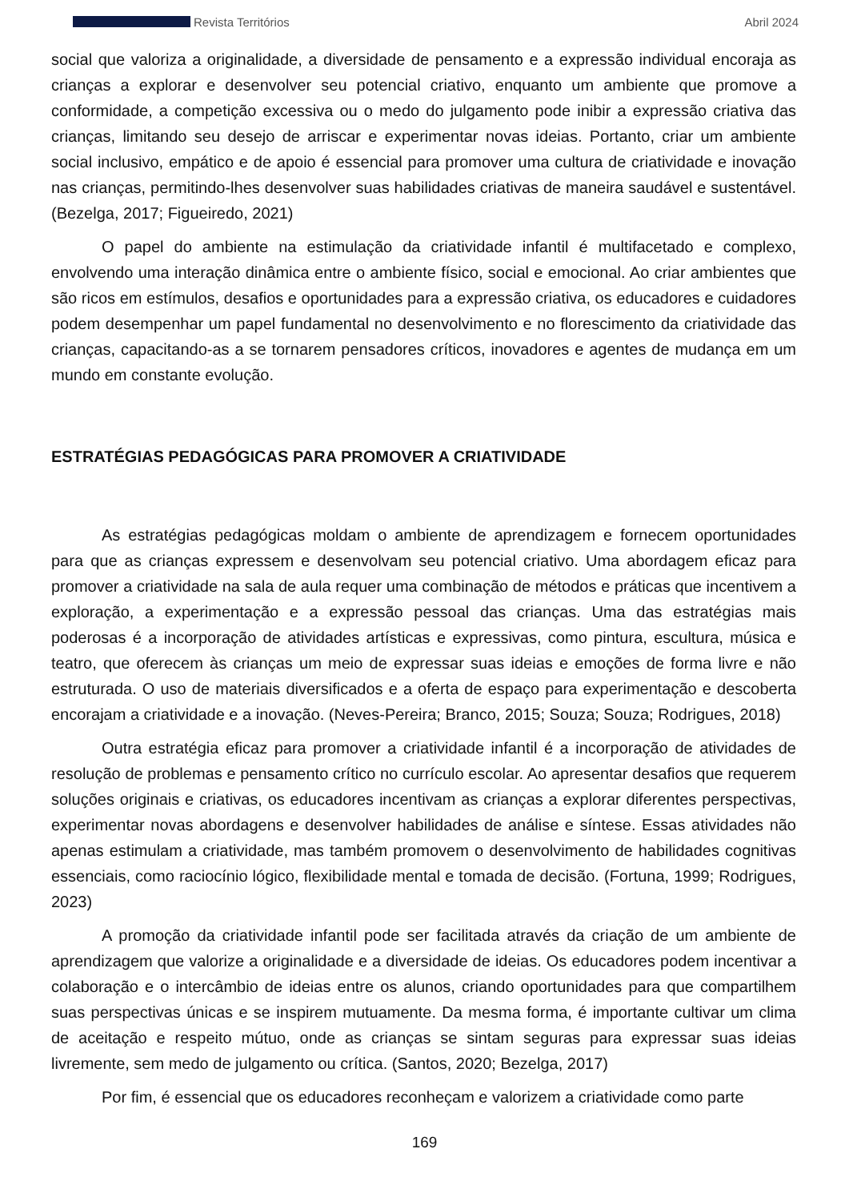Revista Territórios Abril 2024
social que valoriza a originalidade, a diversidade de pensamento e a expressão individual encoraja as crianças a explorar e desenvolver seu potencial criativo, enquanto um ambiente que promove a conformidade, a competição excessiva ou o medo do julgamento pode inibir a expressão criativa das crianças, limitando seu desejo de arriscar e experimentar novas ideias. Portanto, criar um ambiente social inclusivo, empático e de apoio é essencial para promover uma cultura de criatividade e inovação nas crianças, permitindo-lhes desenvolver suas habilidades criativas de maneira saudável e sustentável. (Bezelga, 2017; Figueiredo, 2021)
O papel do ambiente na estimulação da criatividade infantil é multifacetado e complexo, envolvendo uma interação dinâmica entre o ambiente físico, social e emocional. Ao criar ambientes que são ricos em estímulos, desafios e oportunidades para a expressão criativa, os educadores e cuidadores podem desempenhar um papel fundamental no desenvolvimento e no florescimento da criatividade das crianças, capacitando-as a se tornarem pensadores críticos, inovadores e agentes de mudança em um mundo em constante evolução.
ESTRATÉGIAS PEDAGÓGICAS PARA PROMOVER A CRIATIVIDADE
As estratégias pedagógicas moldam o ambiente de aprendizagem e fornecem oportunidades para que as crianças expressem e desenvolvam seu potencial criativo. Uma abordagem eficaz para promover a criatividade na sala de aula requer uma combinação de métodos e práticas que incentivem a exploração, a experimentação e a expressão pessoal das crianças. Uma das estratégias mais poderosas é a incorporação de atividades artísticas e expressivas, como pintura, escultura, música e teatro, que oferecem às crianças um meio de expressar suas ideias e emoções de forma livre e não estruturada. O uso de materiais diversificados e a oferta de espaço para experimentação e descoberta encorajam a criatividade e a inovação. (Neves-Pereira; Branco, 2015; Souza; Souza; Rodrigues, 2018)
Outra estratégia eficaz para promover a criatividade infantil é a incorporação de atividades de resolução de problemas e pensamento crítico no currículo escolar. Ao apresentar desafios que requerem soluções originais e criativas, os educadores incentivam as crianças a explorar diferentes perspectivas, experimentar novas abordagens e desenvolver habilidades de análise e síntese. Essas atividades não apenas estimulam a criatividade, mas também promovem o desenvolvimento de habilidades cognitivas essenciais, como raciocínio lógico, flexibilidade mental e tomada de decisão. (Fortuna, 1999; Rodrigues, 2023)
A promoção da criatividade infantil pode ser facilitada através da criação de um ambiente de aprendizagem que valorize a originalidade e a diversidade de ideias. Os educadores podem incentivar a colaboração e o intercâmbio de ideias entre os alunos, criando oportunidades para que compartilhem suas perspectivas únicas e se inspirem mutuamente. Da mesma forma, é importante cultivar um clima de aceitação e respeito mútuo, onde as crianças se sintam seguras para expressar suas ideias livremente, sem medo de julgamento ou crítica. (Santos, 2020; Bezelga, 2017)
Por fim, é essencial que os educadores reconheçam e valorizem a criatividade como parte
169